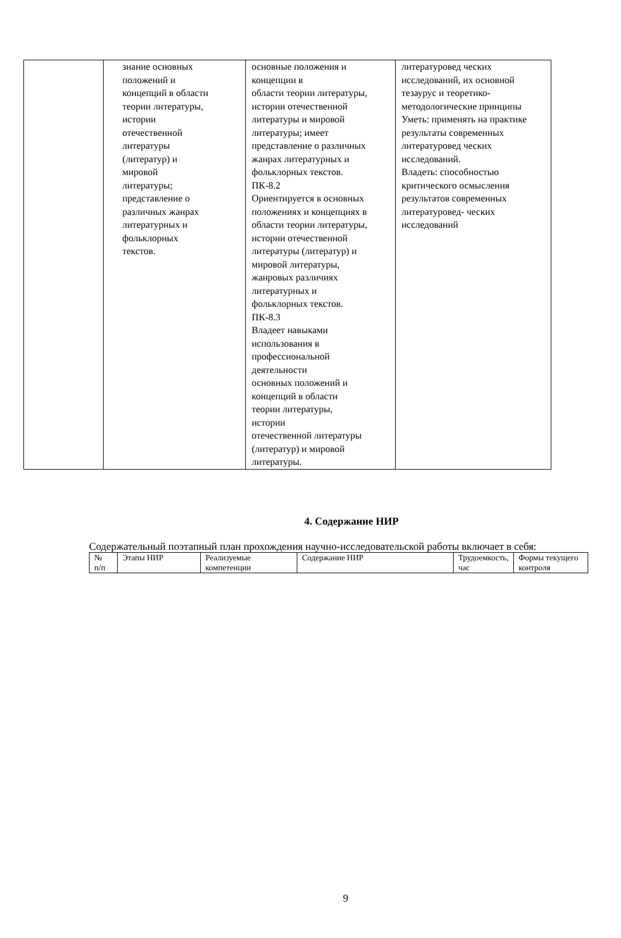| | знание основных положений и концепций в области теории литературы, истории отечественной литературы (литератур) и мировой литературы; представление о различных жанрах литературных и фольклорных текстов. | основные положения и концепции в области теории литературы, истории отечественной литературы и мировой литературы; имеет представление о различных жанрах литературных и фольклорных текстов. ПК-8.2 Ориентируется в основных положениях и концепциях в области теории литературы, истории отечественной литературы (литератур) и мировой литературы, жанровых различиях литературных и фольклорных текстов. ПК-8.3 Владеет навыками использования в профессиональной деятельности основных положений и концепций в области теории литературы, истории отечественной литературы (литератур) и мировой литературы. | литературовед ческих исследований, их основной тезаурус и теоретико- методологические принципы Уметь: применять на практике результаты современных литературовед ческих исследований. Владеть: способностью критического осмысления результатов современных литературовед- ческих исследований |
4. Содержание НИР
Содержательный поэтапный план прохождения научно-исследовательской работы включает в себя:
| № п/п | Этапы НИР | Реализуемые компетенции | Содержание НИР | Трудоемкость, час | Формы текущего контроля |
9